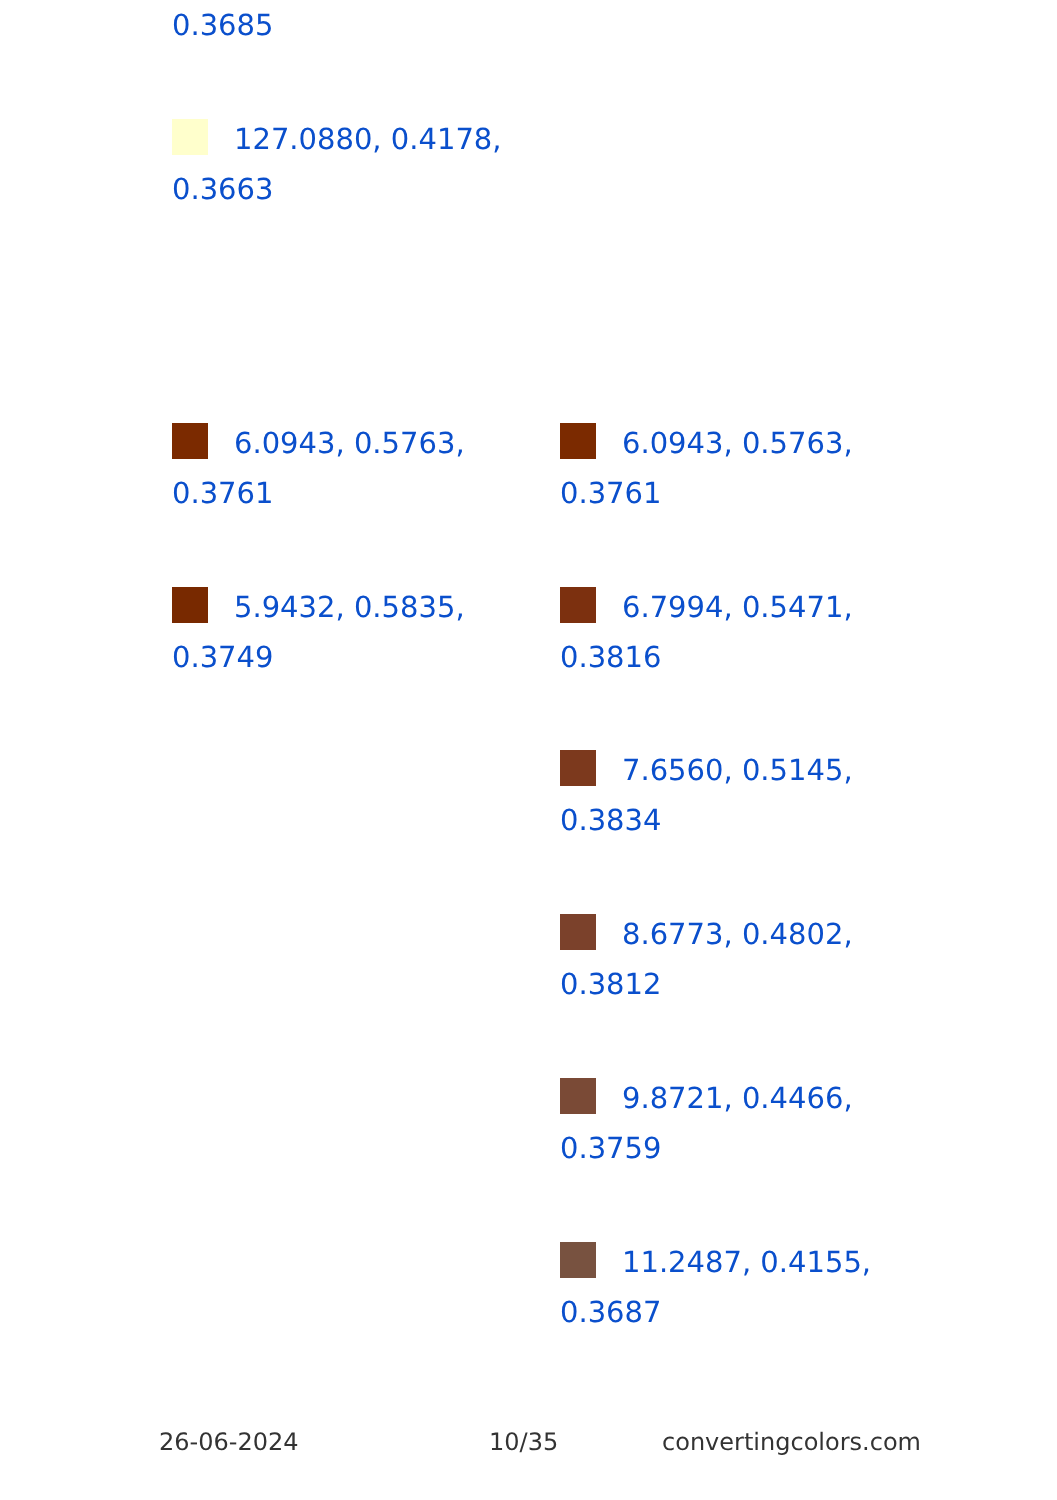0.3685
127.0880, 0.4178, 0.3663
6.0943, 0.5763, 0.3761
6.0943, 0.5763, 0.3761
5.9432, 0.5835, 0.3749
6.7994, 0.5471, 0.3816
7.6560, 0.5145, 0.3834
8.6773, 0.4802, 0.3812
9.8721, 0.4466, 0.3759
11.2487, 0.4155, 0.3687
26-06-2024 10/35 convertingcolors.com